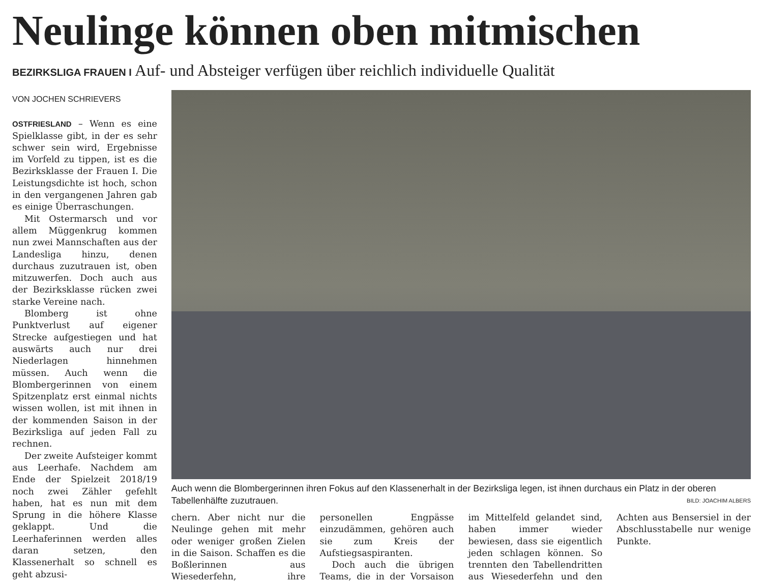Neulinge können oben mitmischen
BEZIRKSLIGA FRAUEN I Auf- und Absteiger verfügen über reichlich individuelle Qualität
VON JOCHEN SCHRIEVERS
OSTFRIESLAND – Wenn es eine Spielklasse gibt, in der es sehr schwer sein wird, Ergebnisse im Vorfeld zu tippen, ist es die Bezirksklasse der Frauen I. Die Leistungsdichte ist hoch, schon in den vergangenen Jahren gab es einige Überraschungen.
Mit Ostermarsch und vor allem Müggenkrug kommen nun zwei Mannschaften aus der Landesliga hinzu, denen durchaus zuzutrauen ist, oben mitzuwerfen. Doch auch aus der Bezirksklasse rücken zwei starke Vereine nach.
Blomberg ist ohne Punktverlust auf eigener Strecke aufgestiegen und hat auswärts auch nur drei Niederlagen hinnehmen müssen. Auch wenn die Blombergerinnen von einem Spitzenplatz erst einmal nichts wissen wollen, ist mit ihnen in der kommenden Saison in der Bezirksliga auf jeden Fall zu rechnen.
Der zweite Aufsteiger kommt aus Leerhafe. Nachdem am Ende der Spielzeit 2018/19 noch zwei Zähler gefehlt haben, hat es nun mit dem Sprung in die höhere Klasse geklappt. Und die Leerhaferinnen werden alles daran setzen, den Klassenerhalt so schnell es geht abzusi-
Auch wenn die Blombergerinnen ihren Fokus auf den Klassenerhalt in der Bezirksliga legen, ist ihnen durchaus ein Platz in der oberen Tabellenhälfte zuzutrauen. BILD: JOACHIM ALBERS
chern. Aber nicht nur die Neulinge gehen mit mehr oder weniger großen Zielen in die Saison. Schaffen es die Boßlerinnen aus Wiesederfehn, ihre personellen Engpässe einzudämmen, gehören auch sie zum Kreis der Aufstiegsaspiranten.
Doch auch die übrigen Teams, die in der Vorsaison im Mittelfeld gelandet sind, haben immer wieder bewiesen, dass sie eigentlich jeden schlagen können. So trennten den Tabellendritten aus Wiesederfehn und den Achten aus Bensersiel in der Abschlusstabelle nur wenige Punkte.